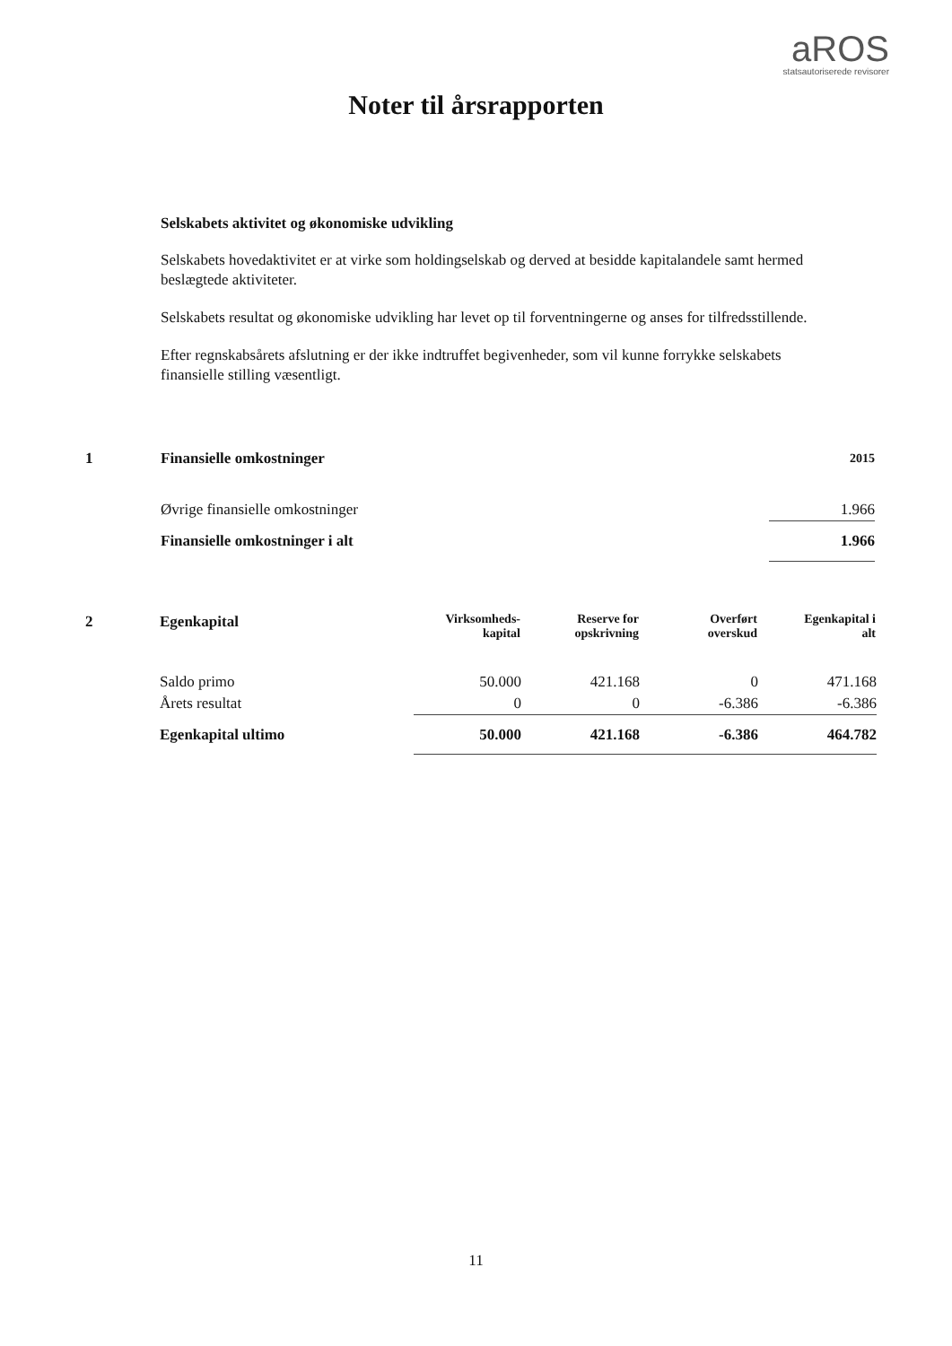aROS
statsautoriserede revisorer
Noter til årsrapporten
Selskabets aktivitet og økonomiske udvikling
Selskabets hovedaktivitet er at virke som holdingselskab og derved at besidde kapitalandele samt hermed beslægtede aktiviteter.
Selskabets resultat og økonomiske udvikling har levet op til forventningerne og anses for tilfredsstillende.
Efter regnskabsårets afslutning er der ikke indtruffet begivenheder, som vil kunne forrykke selskabets finansielle stilling væsentligt.
| 1 | Finansielle omkostninger | 2015 |
| | Øvrige finansielle omkostninger | 1.966 |
| | Finansielle omkostninger i alt | 1.966 |
| 2 | Egenkapital | Virksomheds- kapital | Reserve for opskrivning | Overført overskud | Egenkapital i alt |
| | Saldo primo | 50.000 | 421.168 | 0 | 471.168 |
| | Årets resultat | 0 | 0 | -6.386 | -6.386 |
| | Egenkapital ultimo | 50.000 | 421.168 | -6.386 | 464.782 |
11